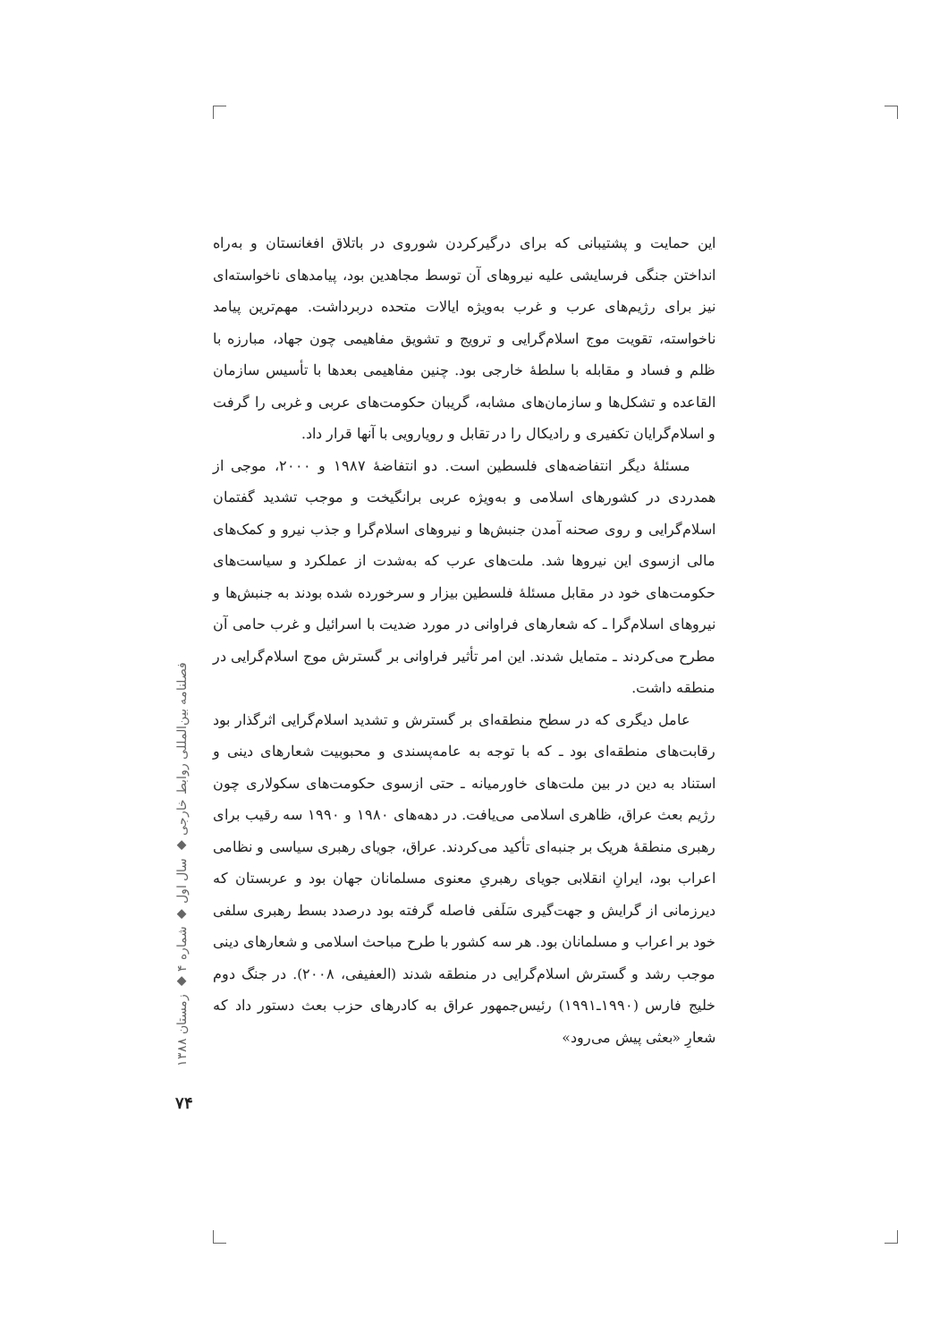این حمایت و پشتیبانی که برای درگیرکردن شوروی در باتلاق افغانستان و به‌راه انداختن جنگی فرسایشی علیه نیروهای آن توسط مجاهدین بود، پیامدهای ناخواسته‌ای نیز برای رژیم‌های عرب و غرب به‌ویژه ایالات متحده دربرداشت. مهم‌ترین پیامد ناخواسته، تقویت موج اسلام‌گرایی و ترویج و تشویق مفاهیمی چون جهاد، مبارزه با ظلم و فساد و مقابله با سلطهٔ خارجی بود. چنین مفاهیمی بعدها با تأسیس سازمان القاعده و تشکل‌ها و سازمان‌های مشابه، گریبان حکومت‌های عربی و غربی را گرفت و اسلام‌گرایان تکفیری و رادیکال را در تقابل و رویارویی با آنها قرار داد.
مسئلهٔ دیگر انتفاضه‌های فلسطین است. دو انتفاضهٔ ۱۹۸۷ و ۲۰۰۰، موجی از همدردی در کشورهای اسلامی و به‌ویژه عربی برانگیخت و موجب تشدید گفتمان اسلام‌گرایی و روی صحنه آمدن جنبش‌ها و نیروهای اسلام‌گرا و جذب نیرو و کمک‌های مالی ازسوی این نیروها شد. ملت‌های عرب که به‌شدت از عملکرد و سیاست‌های حکومت‌های خود در مقابل مسئلهٔ فلسطین بیزار و سرخورده شده بودند به جنبش‌ها و نیروهای اسلام‌گرا ـ که شعارهای فراوانی در مورد ضدیت با اسرائیل و غرب حامی آن مطرح می‌کردند ـ متمایل شدند. این امر تأثیر فراوانی بر گسترش موج اسلام‌گرایی در منطقه داشت.
عامل دیگری که در سطح منطقه‌ای بر گسترش و تشدید اسلام‌گرایی اثرگذار بود رقابت‌های منطقه‌ای بود ـ که با توجه به عامه‌پسندی و محبوبیت شعارهای دینی و استناد به دین در بین ملت‌های خاورمیانه ـ حتی ازسوی حکومت‌های سکولاری چون رژیم بعث عراق، ظاهری اسلامی می‌یافت. در دهه‌های ۱۹۸۰ و ۱۹۹۰ سه رقیب برای رهبری منطقهٔ هریک بر جنبه‌ای تأکید می‌کردند. عراق، جویای رهبری سیاسی و نظامی اعراب بود، ایرانِ انقلابی جویای رهبریِ معنوی مسلمانان جهان بود و عربستان که دیرزمانی از گرایش و جهت‌گیری سَلَفی فاصله گرفته بود درصدد بسط رهبری سلفی خود بر اعراب و مسلمانان بود. هر سه کشور با طرح مباحث اسلامی و شعارهای دینی موجب رشد و گسترش اسلام‌گرایی در منطقه شدند (العفیفی، ۲۰۰۸). در جنگ دوم خلیج فارس (۱۹۹۰ـ۱۹۹۱) رئیس‌جمهور عراق به کادرهای حزب بعث دستور داد که شعارِ «بعثی پیش می‌رود»
فصلنامه بین‌المللی روابط خارجی ◆ سال اول ◆ شماره ۴ ◆ زمستان ۱۳۸۸
۷۴